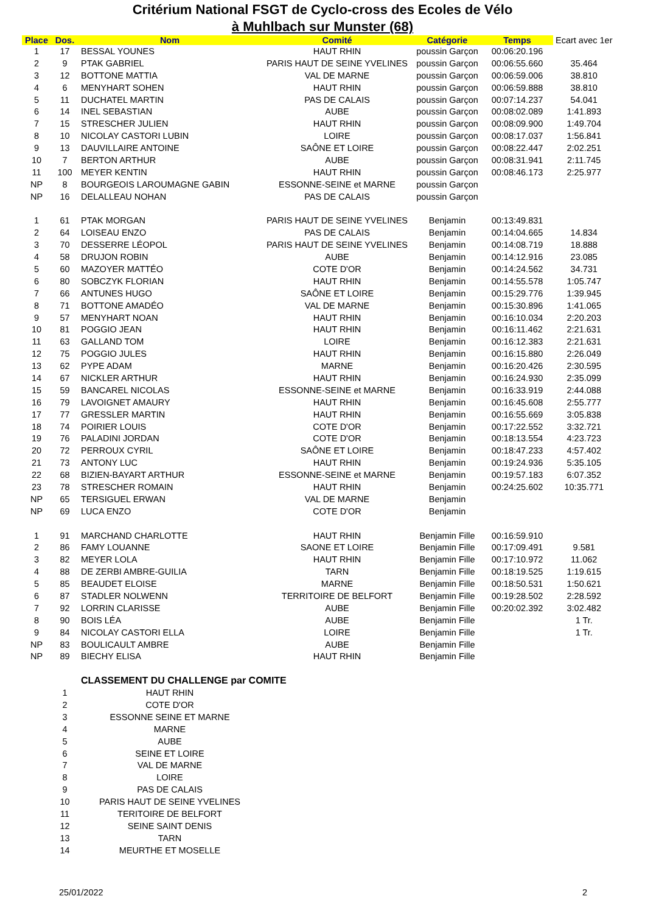Critérium National FSGT de Cyclo-cross des Ecoles de Vélo
à Muhlbach sur Munster (68)
| Place | Dos. | Nom | Comité | Catégorie | Temps | Ecart avec 1er |
| --- | --- | --- | --- | --- | --- | --- |
| 1 | 17 | BESSAL YOUNES | HAUT RHIN | poussin Garçon | 00:06:20.196 | |
| 2 | 9 | PTAK GABRIEL | PARIS HAUT DE SEINE YVELINES | poussin Garçon | 00:06:55.660 | 35.464 |
| 3 | 12 | BOTTONE MATTIA | VAL DE MARNE | poussin Garçon | 00:06:59.006 | 38.810 |
| 4 | 6 | MENYHART SOHEN | HAUT RHIN | poussin Garçon | 00:06:59.888 | 38.810 |
| 5 | 11 | DUCHATEL MARTIN | PAS DE CALAIS | poussin Garçon | 00:07:14.237 | 54.041 |
| 6 | 14 | INEL SEBASTIAN | AUBE | poussin Garçon | 00:08:02.089 | 1:41.893 |
| 7 | 15 | STRESCHER JULIEN | HAUT RHIN | poussin Garçon | 00:08:09.900 | 1:49.704 |
| 8 | 10 | NICOLAY CASTORI LUBIN | LOIRE | poussin Garçon | 00:08:17.037 | 1:56.841 |
| 9 | 13 | DAUVILLAIRE ANTOINE | SAÔNE ET LOIRE | poussin Garçon | 00:08:22.447 | 2:02.251 |
| 10 | 7 | BERTON ARTHUR | AUBE | poussin Garçon | 00:08:31.941 | 2:11.745 |
| 11 | 100 | MEYER KENTIN | HAUT RHIN | poussin Garçon | 00:08:46.173 | 2:25.977 |
| NP | 8 | BOURGEOIS LAROUMAGNE GABIN | ESSONNE-SEINE et MARNE | poussin Garçon | | |
| NP | 16 | DELALLEAU NOHAN | PAS DE CALAIS | poussin Garçon | | |
| 1 | 61 | PTAK MORGAN | PARIS HAUT DE SEINE YVELINES | Benjamin | 00:13:49.831 | |
| 2 | 64 | LOISEAU ENZO | PAS DE CALAIS | Benjamin | 00:14:04.665 | 14.834 |
| 3 | 70 | DESSERRE LÉOPOL | PARIS HAUT DE SEINE YVELINES | Benjamin | 00:14:08.719 | 18.888 |
| 4 | 58 | DRUJON ROBIN | AUBE | Benjamin | 00:14:12.916 | 23.085 |
| 5 | 60 | MAZOYER MATTÉO | COTE D'OR | Benjamin | 00:14:24.562 | 34.731 |
| 6 | 80 | SOBCZYK FLORIAN | HAUT RHIN | Benjamin | 00:14:55.578 | 1:05.747 |
| 7 | 66 | ANTUNES HUGO | SAÔNE ET LOIRE | Benjamin | 00:15:29.776 | 1:39.945 |
| 8 | 71 | BOTTONE AMADÉO | VAL DE MARNE | Benjamin | 00:15:30.896 | 1:41.065 |
| 9 | 57 | MENYHART NOAN | HAUT RHIN | Benjamin | 00:16:10.034 | 2:20.203 |
| 10 | 81 | POGGIO JEAN | HAUT RHIN | Benjamin | 00:16:11.462 | 2:21.631 |
| 11 | 63 | GALLAND TOM | LOIRE | Benjamin | 00:16:12.383 | 2:21.631 |
| 12 | 75 | POGGIO JULES | HAUT RHIN | Benjamin | 00:16:15.880 | 2:26.049 |
| 13 | 62 | PYPE ADAM | MARNE | Benjamin | 00:16:20.426 | 2:30.595 |
| 14 | 67 | NICKLER ARTHUR | HAUT RHIN | Benjamin | 00:16:24.930 | 2:35.099 |
| 15 | 59 | BANCAREL NICOLAS | ESSONNE-SEINE et MARNE | Benjamin | 00:16:33.919 | 2:44.088 |
| 16 | 79 | LAVOIGNET AMAURY | HAUT RHIN | Benjamin | 00:16:45.608 | 2:55.777 |
| 17 | 77 | GRESSLER MARTIN | HAUT RHIN | Benjamin | 00:16:55.669 | 3:05.838 |
| 18 | 74 | POIRIER LOUIS | COTE D'OR | Benjamin | 00:17:22.552 | 3:32.721 |
| 19 | 76 | PALADINI JORDAN | COTE D'OR | Benjamin | 00:18:13.554 | 4:23.723 |
| 20 | 72 | PERROUX CYRIL | SAÔNE ET LOIRE | Benjamin | 00:18:47.233 | 4:57.402 |
| 21 | 73 | ANTONY LUC | HAUT RHIN | Benjamin | 00:19:24.936 | 5:35.105 |
| 22 | 68 | BIZIEN-BAYART ARTHUR | ESSONNE-SEINE et MARNE | Benjamin | 00:19:57.183 | 6:07.352 |
| 23 | 78 | STRESCHER ROMAIN | HAUT RHIN | Benjamin | 00:24:25.602 | 10:35.771 |
| NP | 65 | TERSIGUEL ERWAN | VAL DE MARNE | Benjamin | | |
| NP | 69 | LUCA ENZO | COTE D'OR | Benjamin | | |
| 1 | 91 | MARCHAND CHARLOTTE | HAUT RHIN | Benjamin Fille | 00:16:59.910 | |
| 2 | 86 | FAMY LOUANNE | SAONE ET LOIRE | Benjamin Fille | 00:17:09.491 | 9.581 |
| 3 | 82 | MEYER LOLA | HAUT RHIN | Benjamin Fille | 00:17:10.972 | 11.062 |
| 4 | 88 | DE ZERBI AMBRE-GUILIA | TARN | Benjamin Fille | 00:18:19.525 | 1:19.615 |
| 5 | 85 | BEAUDET ELOISE | MARNE | Benjamin Fille | 00:18:50.531 | 1:50.621 |
| 6 | 87 | STADLER NOLWENN | TERRITOIRE DE BELFORT | Benjamin Fille | 00:19:28.502 | 2:28.592 |
| 7 | 92 | LORRIN CLARISSE | AUBE | Benjamin Fille | 00:20:02.392 | 3:02.482 |
| 8 | 90 | BOIS LÉA | AUBE | Benjamin Fille | | 1 Tr. |
| 9 | 84 | NICOLAY CASTORI ELLA | LOIRE | Benjamin Fille | | 1 Tr. |
| NP | 83 | BOULICAULT AMBRE | AUBE | Benjamin Fille | | |
| NP | 89 | BIECHY ELISA | HAUT RHIN | Benjamin Fille | | |
| | | CLASSEMENT DU CHALLENGE par COMITE | | | | |
| | 1 | HAUT RHIN | | | | |
| | 2 | COTE D'OR | | | | |
| | 3 | ESSONNE SEINE ET MARNE | | | | |
| | 4 | MARNE | | | | |
| | 5 | AUBE | | | | |
| | 6 | SEINE ET LOIRE | | | | |
| | 7 | VAL DE MARNE | | | | |
| | 8 | LOIRE | | | | |
| | 9 | PAS DE CALAIS | | | | |
| | 10 | PARIS HAUT DE SEINE YVELINES | | | | |
| | 11 | TERITOIRE DE BELFORT | | | | |
| | 12 | SEINE SAINT DENIS | | | | |
| | 13 | TARN | | | | |
| | 14 | MEURTHE ET MOSELLE | | | | |
25/01/2022 2